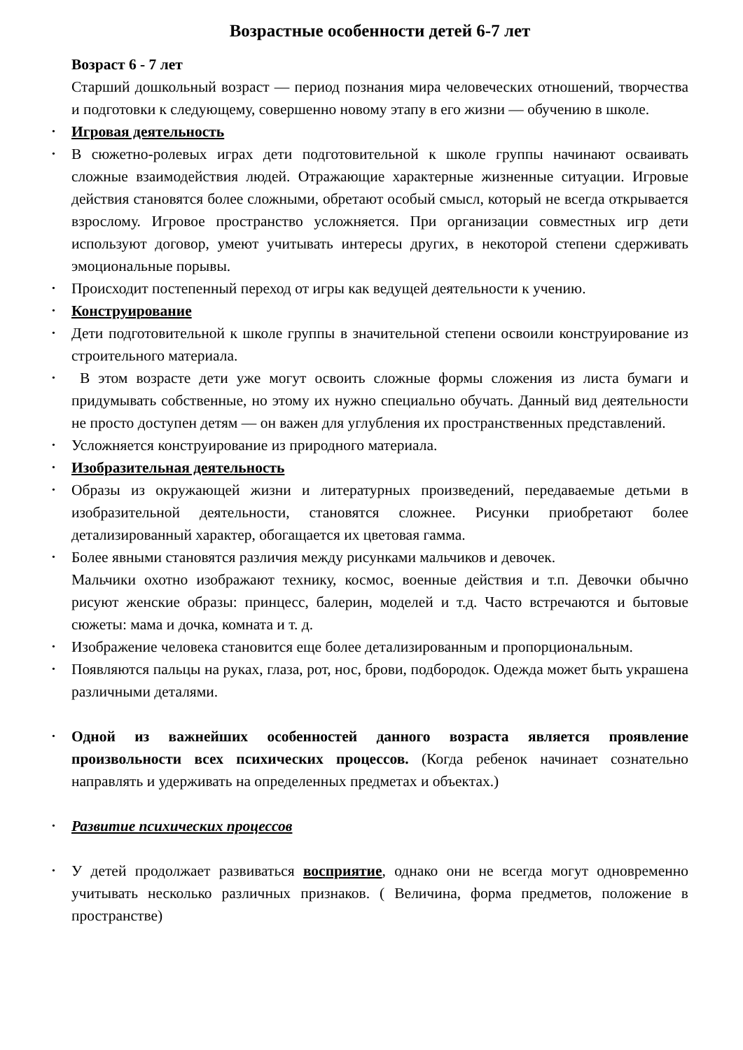Возрастные особенности детей 6-7 лет
Возраст 6 - 7 лет
Старший дошкольный возраст — период познания мира человеческих отношений, творчества и подготовки к следующему, совершенно новому этапу в его жизни — обучению в школе.
Игровая деятельность
В сюжетно-ролевых играх дети подготовительной к школе группы начинают осваивать сложные взаимодействия людей. Отражающие характерные жизненные ситуации. Игровые действия становятся более сложными, обретают особый смысл, который не всегда открывается взрослому. Игровое пространство усложняется. При организации совместных игр дети используют договор, умеют учитывать интересы других, в некоторой степени сдерживать эмоциональные порывы.
Происходит постепенный переход от игры как ведущей деятельности к учению.
Конструирование
Дети подготовительной к школе группы в значительной степени освоили конструирование из строительного материала.
В этом возрасте дети уже могут освоить сложные формы сложения из листа бумаги и придумывать собственные, но этому их нужно специально обучать. Данный вид деятельности не просто доступен детям — он важен для углубления их пространственных представлений.
Усложняется конструирование из природного материала.
Изобразительная деятельность
Образы из окружающей жизни и литературных произведений, передаваемые детьми в изобразительной деятельности, становятся сложнее. Рисунки приобретают более детализированный характер, обогащается их цветовая гамма.
Более явными становятся различия между рисунками мальчиков и девочек.
Мальчики охотно изображают технику, космос, военные действия и т.п. Девочки обычно рисуют женские образы: принцесс, балерин, моделей и т.д. Часто встречаются и бытовые сюжеты: мама и дочка, комната и т. д.
Изображение человека становится еще более детализированным и пропорциональным.
Появляются пальцы на руках, глаза, рот, нос, брови, подбородок. Одежда может быть украшена различными деталями.
Одной из важнейших особенностей данного возраста является проявление произвольности всех психических процессов. (Когда ребенок начинает сознательно направлять и удерживать на определенных предметах и объектах.)
Развитие психических процессов
У детей продолжает развиваться восприятие, однако они не всегда могут одновременно учитывать несколько различных признаков. ( Величина, форма предметов, положение в пространстве)